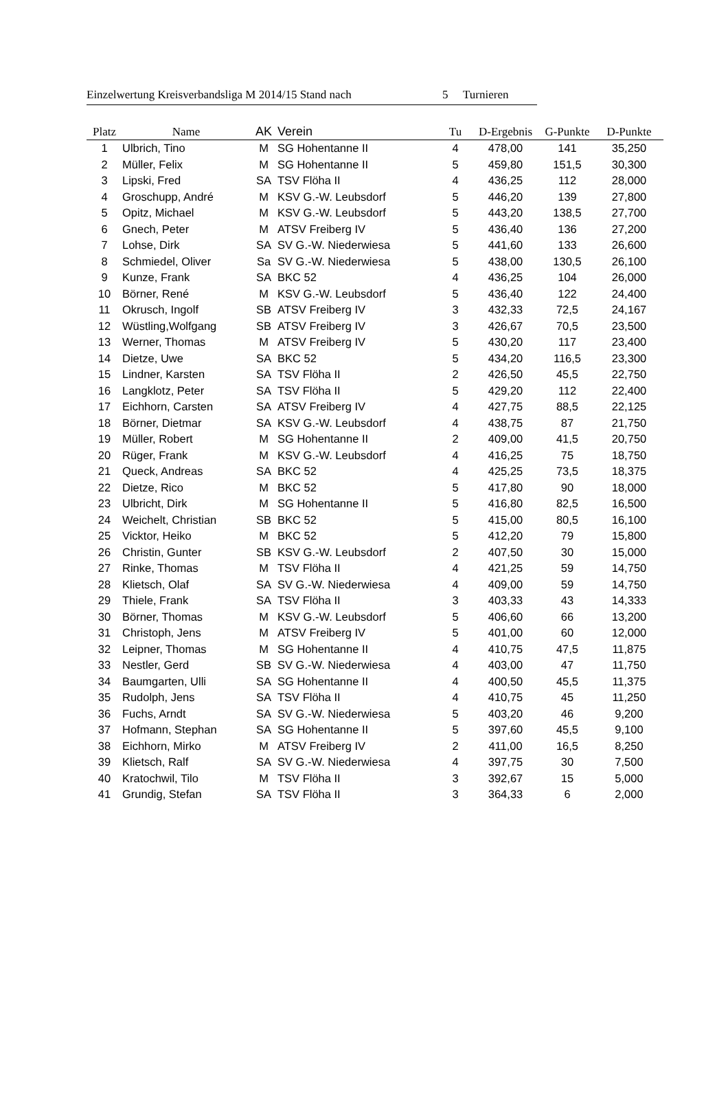Einzelwertung Kreisverbandsliga M 2014/15 Stand nach 5 Turnieren
| Platz | Name | AK | Verein | Tu | D-Ergebnis | G-Punkte | D-Punkte |
| --- | --- | --- | --- | --- | --- | --- | --- |
| 1 | Ulbrich, Tino | M | SG Hohentanne II | 4 | 478,00 | 141 | 35,250 |
| 2 | Müller, Felix | M | SG Hohentanne II | 5 | 459,80 | 151,5 | 30,300 |
| 3 | Lipski, Fred | SA | TSV Flöha II | 4 | 436,25 | 112 | 28,000 |
| 4 | Groschupp, André | M | KSV G.-W. Leubsdorf | 5 | 446,20 | 139 | 27,800 |
| 5 | Opitz, Michael | M | KSV G.-W. Leubsdorf | 5 | 443,20 | 138,5 | 27,700 |
| 6 | Gnech, Peter | M | ATSV Freiberg IV | 5 | 436,40 | 136 | 27,200 |
| 7 | Lohse, Dirk | SA | SV G.-W. Niederwiesa | 5 | 441,60 | 133 | 26,600 |
| 8 | Schmiedel, Oliver | Sa | SV G.-W. Niederwiesa | 5 | 438,00 | 130,5 | 26,100 |
| 9 | Kunze, Frank | SA | BKC 52 | 4 | 436,25 | 104 | 26,000 |
| 10 | Börner, René | M | KSV G.-W. Leubsdorf | 5 | 436,40 | 122 | 24,400 |
| 11 | Okrusch, Ingolf | SB | ATSV Freiberg IV | 3 | 432,33 | 72,5 | 24,167 |
| 12 | Wüstling,Wolfgang | SB | ATSV Freiberg IV | 3 | 426,67 | 70,5 | 23,500 |
| 13 | Werner, Thomas | M | ATSV Freiberg IV | 5 | 430,20 | 117 | 23,400 |
| 14 | Dietze, Uwe | SA | BKC 52 | 5 | 434,20 | 116,5 | 23,300 |
| 15 | Lindner, Karsten | SA | TSV Flöha II | 2 | 426,50 | 45,5 | 22,750 |
| 16 | Langklotz, Peter | SA | TSV Flöha II | 5 | 429,20 | 112 | 22,400 |
| 17 | Eichhorn, Carsten | SA | ATSV Freiberg IV | 4 | 427,75 | 88,5 | 22,125 |
| 18 | Börner, Dietmar | SA | KSV G.-W. Leubsdorf | 4 | 438,75 | 87 | 21,750 |
| 19 | Müller, Robert | M | SG Hohentanne II | 2 | 409,00 | 41,5 | 20,750 |
| 20 | Rüger, Frank | M | KSV G.-W. Leubsdorf | 4 | 416,25 | 75 | 18,750 |
| 21 | Queck, Andreas | SA | BKC 52 | 4 | 425,25 | 73,5 | 18,375 |
| 22 | Dietze, Rico | M | BKC 52 | 5 | 417,80 | 90 | 18,000 |
| 23 | Ulbricht, Dirk | M | SG Hohentanne II | 5 | 416,80 | 82,5 | 16,500 |
| 24 | Weichelt, Christian | SB | BKC 52 | 5 | 415,00 | 80,5 | 16,100 |
| 25 | Vicktor, Heiko | M | BKC 52 | 5 | 412,20 | 79 | 15,800 |
| 26 | Christin, Gunter | SB | KSV G.-W. Leubsdorf | 2 | 407,50 | 30 | 15,000 |
| 27 | Rinke, Thomas | M | TSV Flöha II | 4 | 421,25 | 59 | 14,750 |
| 28 | Klietsch, Olaf | SA | SV G.-W. Niederwiesa | 4 | 409,00 | 59 | 14,750 |
| 29 | Thiele, Frank | SA | TSV Flöha II | 3 | 403,33 | 43 | 14,333 |
| 30 | Börner, Thomas | M | KSV G.-W. Leubsdorf | 5 | 406,60 | 66 | 13,200 |
| 31 | Christoph, Jens | M | ATSV Freiberg IV | 5 | 401,00 | 60 | 12,000 |
| 32 | Leipner, Thomas | M | SG Hohentanne II | 4 | 410,75 | 47,5 | 11,875 |
| 33 | Nestler, Gerd | SB | SV G.-W. Niederwiesa | 4 | 403,00 | 47 | 11,750 |
| 34 | Baumgarten, Ulli | SA | SG Hohentanne II | 4 | 400,50 | 45,5 | 11,375 |
| 35 | Rudolph, Jens | SA | TSV Flöha II | 4 | 410,75 | 45 | 11,250 |
| 36 | Fuchs, Arndt | SA | SV G.-W. Niederwiesa | 5 | 403,20 | 46 | 9,200 |
| 37 | Hofmann, Stephan | SA | SG Hohentanne II | 5 | 397,60 | 45,5 | 9,100 |
| 38 | Eichhorn, Mirko | M | ATSV Freiberg IV | 2 | 411,00 | 16,5 | 8,250 |
| 39 | Klietsch, Ralf | SA | SV G.-W. Niederwiesa | 4 | 397,75 | 30 | 7,500 |
| 40 | Kratochwil, Tilo | M | TSV Flöha II | 3 | 392,67 | 15 | 5,000 |
| 41 | Grundig, Stefan | SA | TSV Flöha II | 3 | 364,33 | 6 | 2,000 |